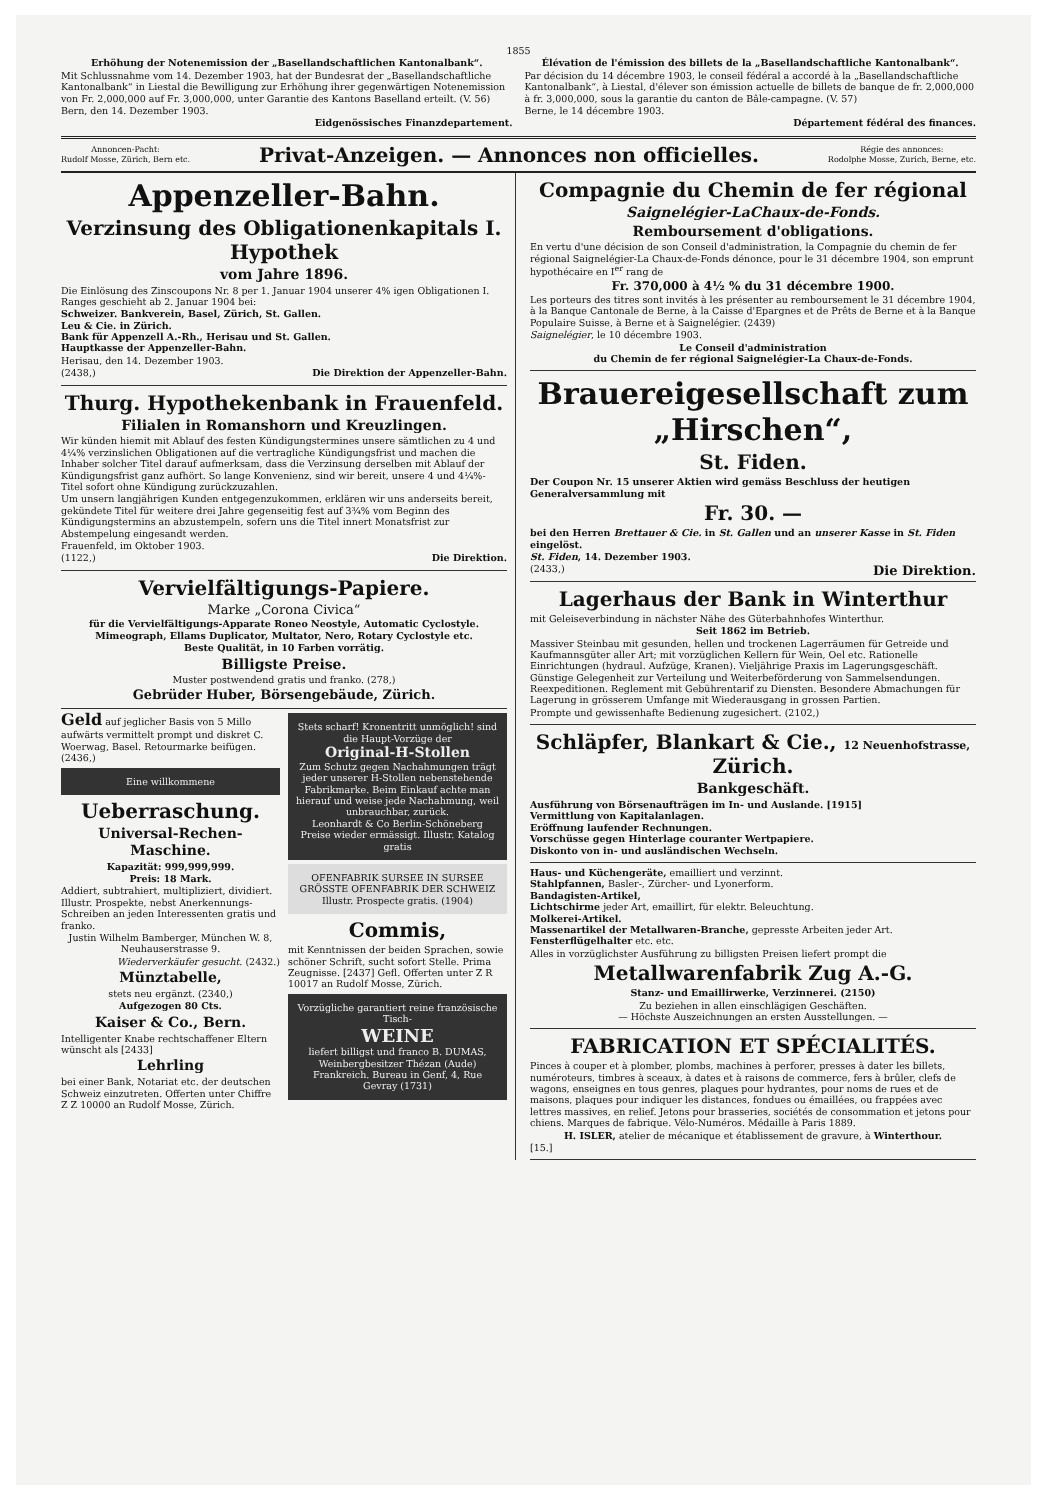1855
Erhöhung der Notenemission der „Basellandschaftlichen Kantonalbank“.
Mit Schlussnahme vom 14. Dezember 1903, hat der Bundesrat der „Basellandschaftliche Kantonalbank“ in Liestal die Bewilligung zur Erhöhung ihrer gegenwärtigen Notenemission von Fr. 2,000,000 auf Fr. 3,000,000, unter Garantie des Kantons Baselland erteilt. (V. 56)
Bern, den 14. Dezember 1903.
Eidgenössisches Finanzdepartement.
Élévation de l'émission des billets de la „Basellandschaftliche Kantonalbank“.
Par décision du 14 décembre 1903, le conseil fédéral a accordé à la „Basellandschaftliche Kantonalbank“, à Liestal, d'élever son émission actuelle de billets de banque de fr. 2,000,000 à fr. 3,000,000, sous la garantie du canton de Bâle-campagne. (V. 57)
Berne, le 14 décembre 1903.
Département fédéral des finances.
Annoncen-Pacht:
Rudolf Mosse, Zürich, Bern etc. Privat-Anzeigen. — Annonces non officielles. Régie des annonces:
Rodolphe Mosse, Zurich, Berne, etc.
Appenzeller-Bahn.
Verzinsung des Obligationenkapitals I. Hypothek
vom Jahre 1896.
Die Einlösung des Zinscoupons Nr. 8 per 1. Januar 1904 unserer 4% igen Obligationen I. Ranges geschieht ab 2. Januar 1904 bei:
Schweizer. Bankverein, Basel, Zürich, St. Gallen.
Leu & Cie. in Zürich.
Bank für Appenzell A.-Rh., Herisau und St. Gallen.
Hauptkasse der Appenzeller-Bahn.
Herisau, den 14. Dezember 1903.
(2438,) Die Direktion der Appenzeller-Bahn.
Thurg. Hypothekenbank in Frauenfeld.
Filialen in Romanshorn und Kreuzlingen.
Wir künden hiemit mit Ablauf des festen Kündigungstermines unsere sämtlichen zu 4 und 4¼% verzinslichen Obligationen auf die vertragliche Kündigungsfrist und machen die Inhaber solcher Titel darauf aufmerksam, dass die Verzinsung derselben mit Ablauf der Kündigungsfrist ganz aufhört. So lange Konvenienz, sind wir bereit, unsere 4 und 4¼%-Titel sofort ohne Kündigung zurückzuzahlen.
Um unsern langjährigen Kunden entgegenzukommen, erklären wir uns anderseits bereit, gekündete Titel für weitere drei Jahre gegenseitig fest auf 3¾% vom Beginn des Kündigungstermins an abzustempeln, sofern uns die Titel innert Monatsfrist zur Abstempelung eingesandt werden.
Frauenfeld, im Oktober 1903.
(1122,) Die Direktion.
Vervielfältigungs-Papiere.
Marke „Corona Civica“
für die Vervielfältigungs-Apparate Roneo Neostyle, Automatic Cyclostyle. Mimeograph, Ellams Duplicator, Multator, Nero, Rotary Cyclostyle etc.
Beste Qualität, in 10 Farben vorrätig.
Billigste Preise.
Muster postwendend gratis und franko. (278,)
Gebrüder Huber, Börsengebäude, Zürich.
Geld auf jeglicher Basis von 5 Millo aufwärts vermittelt prompt und diskret C. Woerwag, Basel. Retourmarke beifügen. (2436,)
Eine willkommene
Ueberraschung.
Universal-Rechen-Maschine.
Kapazität: 999,999,999.
Preis: 18 Mark.
Addiert, subtrahiert, multipliziert, dividiert. Illustr. Prospekte, nebst Anerkennungs-Schreiben an jeden Interessenten gratis und franko.
Justin Wilhelm Bamberger, München W. 8, Neuhauserstrasse 9.
Wiederverkäufer gesucht. (2432.)
Münztabelle,
stets neu ergänzt. (2340,)
Aufgezogen 80 Cts.
Kaiser & Co., Bern.
Intelligenter Knabe rechtschaffener Eltern wünscht als [2433]
Lehrling
bei einer Bank, Notariat etc. der deutschen Schweiz einzutreten. Offerten unter Chiffre Z Z 10000 an Rudolf Mosse, Zürich.
Stets scharf! Kronentritt unmöglich! sind die Haupt-Vorzüge der
Original-H-Stollen
Zum Schutz gegen Nachahmungen trägt jeder unserer H-Stollen nebenstehende Fabrikmarke. Beim Einkauf achte man hierauf und weise jede Nachahmung, weil unbrauchbar, zurück.
Leonhardt & Co Berlin-Schöneberg
Preise wieder ermässigt. Illustr. Katalog gratis
OFENFABRIK SURSEE IN SURSEE
GRÖSSTE OFENFABRIK DER SCHWEIZ
Illustr. Prospecte gratis. (1904)
Commis,
mit Kenntnissen der beiden Sprachen, sowie schöner Schrift, sucht sofort Stelle. Prima Zeugnisse. [2437] Gefl. Offerten unter Z R 10017 an Rudolf Mosse, Zürich.
Vorzügliche garantiert reine französische Tisch-
WEINE
liefert billigst und franco B. DUMAS, Weinbergbesitzer Thézan (Aude) Frankreich. Bureau in Genf, 4, Rue Gevray (1731)
Compagnie du Chemin de fer régional
Saignelégier-LaChaux-de-Fonds.
Remboursement d'obligations.
En vertu d'une décision de son Conseil d'administration, la Compagnie du chemin de fer régional Saignelégier-La Chaux-de-Fonds dénonce, pour le 31 décembre 1904, son emprunt hypothécaire en I<sup>er</sup> rang de
Fr. 370,000 à 4½ % du 31 décembre 1900.
Les porteurs des titres sont invités à les présenter au remboursement le 31 décembre 1904, à la Banque Cantonale de Berne, à la Caisse d'Epargnes et de Prêts de Berne et à la Banque Populaire Suisse, à Berne et à Saignelégier. (2439)
Saignelégier, le 10 décembre 1903.
Le Conseil d'administration
du Chemin de fer régional Saignelégier-La Chaux-de-Fonds.
Brauereigesellschaft zum „Hirschen“,
St. Fiden.
Der Coupon Nr. 15 unserer Aktien wird gemäss Beschluss der heutigen Generalversammlung mit
Fr. 30. —
bei den Herren Brettauer & Cie. in St. Gallen und an unserer Kasse in St. Fiden eingelöst.
St. Fiden, 14. Dezember 1903.
(2433,) Die Direktion.
Lagerhaus der Bank in Winterthur
mit Geleiseverbindung in nächster Nähe des Güterbahnhofes Winterthur.
Seit 1862 im Betrieb.
Massiver Steinbau mit gesunden, hellen und trockenen Lagerräumen für Getreide und Kaufmannsgüter aller Art; mit vorzüglichen Kellern für Wein, Oel etc. Rationelle Einrichtungen (hydraul. Aufzüge, Kranen). Vieljährige Praxis im Lagerungsgeschäft. Günstige Gelegenheit zur Verteilung und Weiterbeförderung von Sammelsendungen. Reexpeditionen. Reglement mit Gebührentarif zu Diensten. Besondere Abmachungen für Lagerung in grösserem Umfange mit Wiederausgang in grossen Partien.
Prompte und gewissenhafte Bedienung zugesichert. (2102,)
Schläpfer, Blankart & Cie., 12 Neuenhofstrasse, Zürich.
Bankgeschäft.
Ausführung von Börsenaufträgen im In- und Auslande. [1915]
Vermittlung von Kapitalanlagen.
Eröffnung laufender Rechnungen.
Vorschüsse gegen Hinterlage couranter Wertpapiere.
Diskonto von in- und ausländischen Wechseln.
Haus- und Küchengeräte, emailliert und verzinnt.
Stahlpfannen, Basler-, Zürcher- und Lyonerform.
Bandagisten-Artikel,
Lichtschirme jeder Art, emaillirt, für elektr. Beleuchtung.
Molkerei-Artikel.
Massenartikel der Metallwaren-Branche, gepresste Arbeiten jeder Art.
Fensterflügelhalter etc. etc.
Alles in vorzüglichster Ausführung zu billigsten Preisen liefert prompt die
Metallwarenfabrik Zug A.-G.
Stanz- und Emaillirwerke, Verzinnerei. (2150)
Zu beziehen in allen einschlägigen Geschäften.
— Höchste Auszeichnungen an ersten Ausstellungen. —
FABRICATION ET SPÉCIALITÉS.
Pinces à couper et à plomber, plombs, machines à perforer, presses à dater les billets, numéroteurs, timbres à sceaux, à dates et à raisons de commerce, fers à brûler, clefs de wagons, enseignes en tous genres, plaques pour hydrantes, pour noms de rues et de maisons, plaques pour indiquer les distances, fondues ou émaillées, ou frappées avec lettres massives, en relief. Jetons pour brasseries, sociétés de consommation et jetons pour chiens. Marques de fabrique. Vélo-Numéros. Médaille à Paris 1889.
H. ISLER, atelier de mécanique et établissement de gravure, à Winterthour.
[15.]